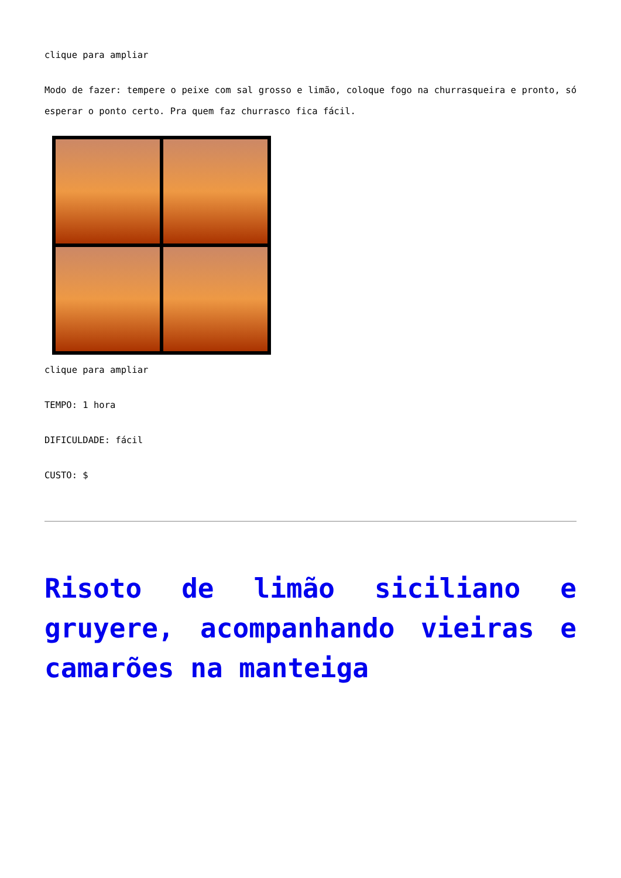clique para ampliar
Modo de fazer: tempere o peixe com sal grosso e limão, coloque fogo na churrasqueira e pronto, só esperar o ponto certo. Pra quem faz churrasco fica fácil.
clique para ampliar
TEMPO: 1 hora
DIFICULDADE: fácil
CUSTO: $
Risoto de limão siciliano e gruyere, acompanhando vieiras e camarões na manteiga